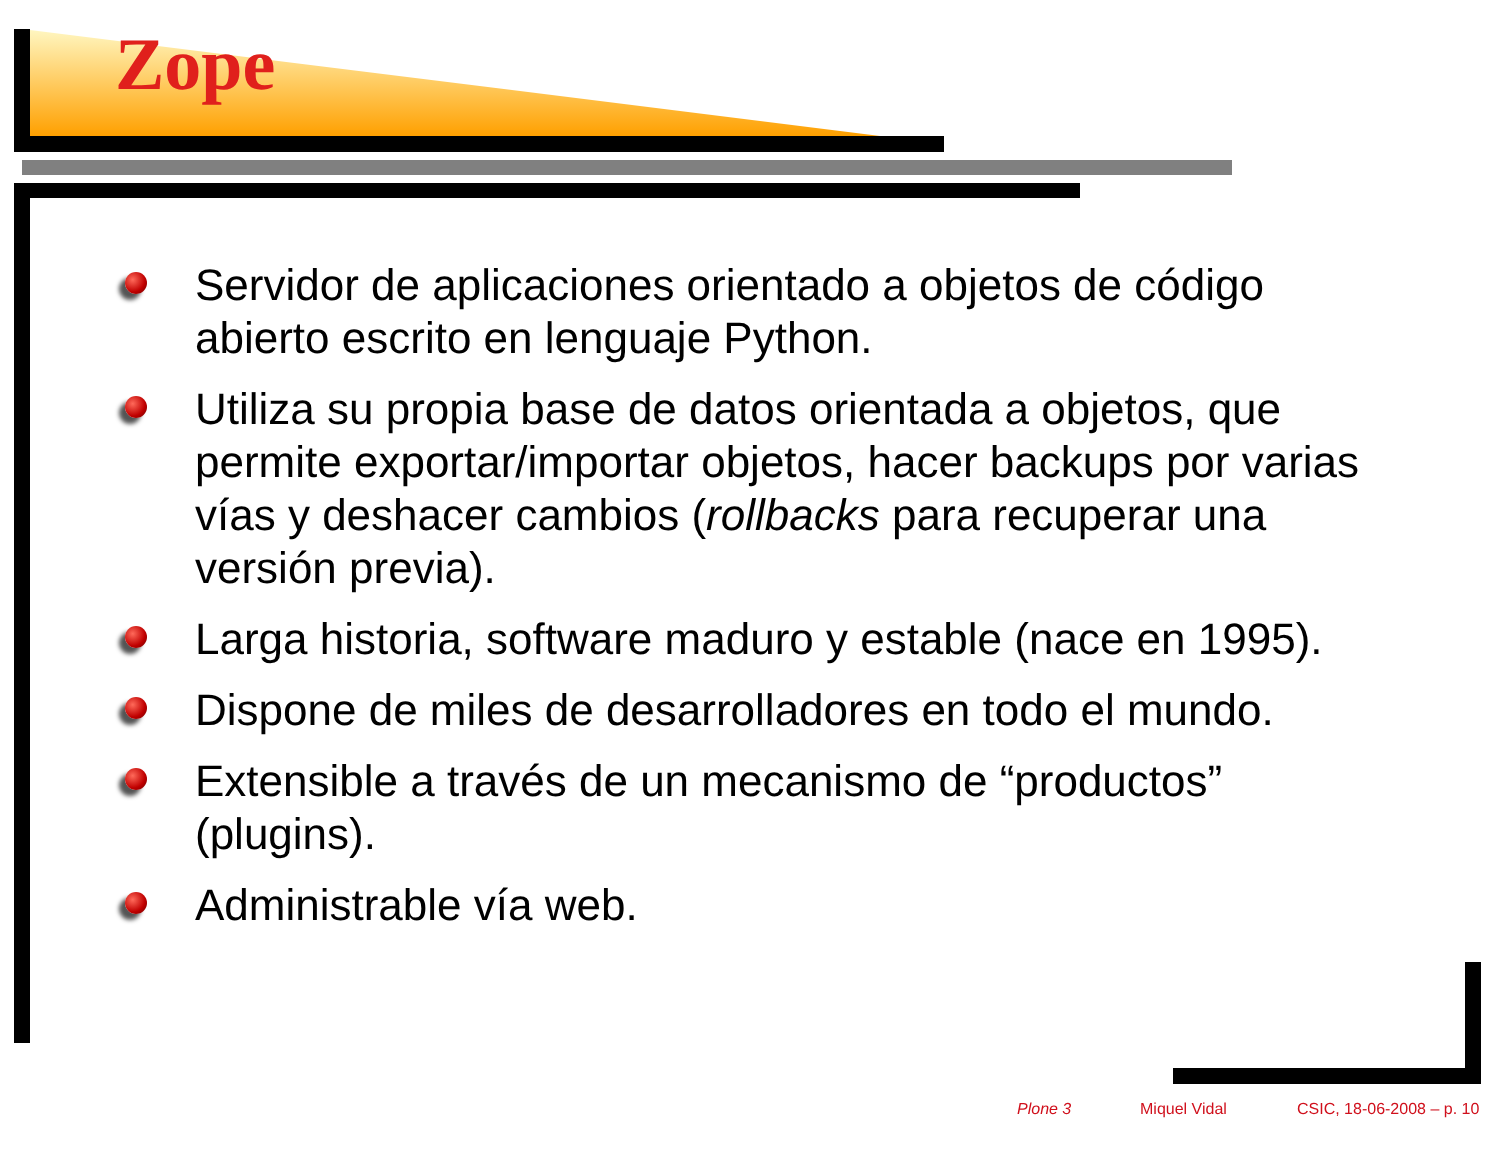Zope
Servidor de aplicaciones orientado a objetos de código abierto escrito en lenguaje Python.
Utiliza su propia base de datos orientada a objetos, que permite exportar/importar objetos, hacer backups por varias vías y deshacer cambios (rollbacks para recuperar una versión previa).
Larga historia, software maduro y estable (nace en 1995).
Dispone de miles de desarrolladores en todo el mundo.
Extensible a través de un mecanismo de “productos” (plugins).
Administrable vía web.
Plone 3 Miquel Vidal CSIC, 18-06-2008 – p. 10